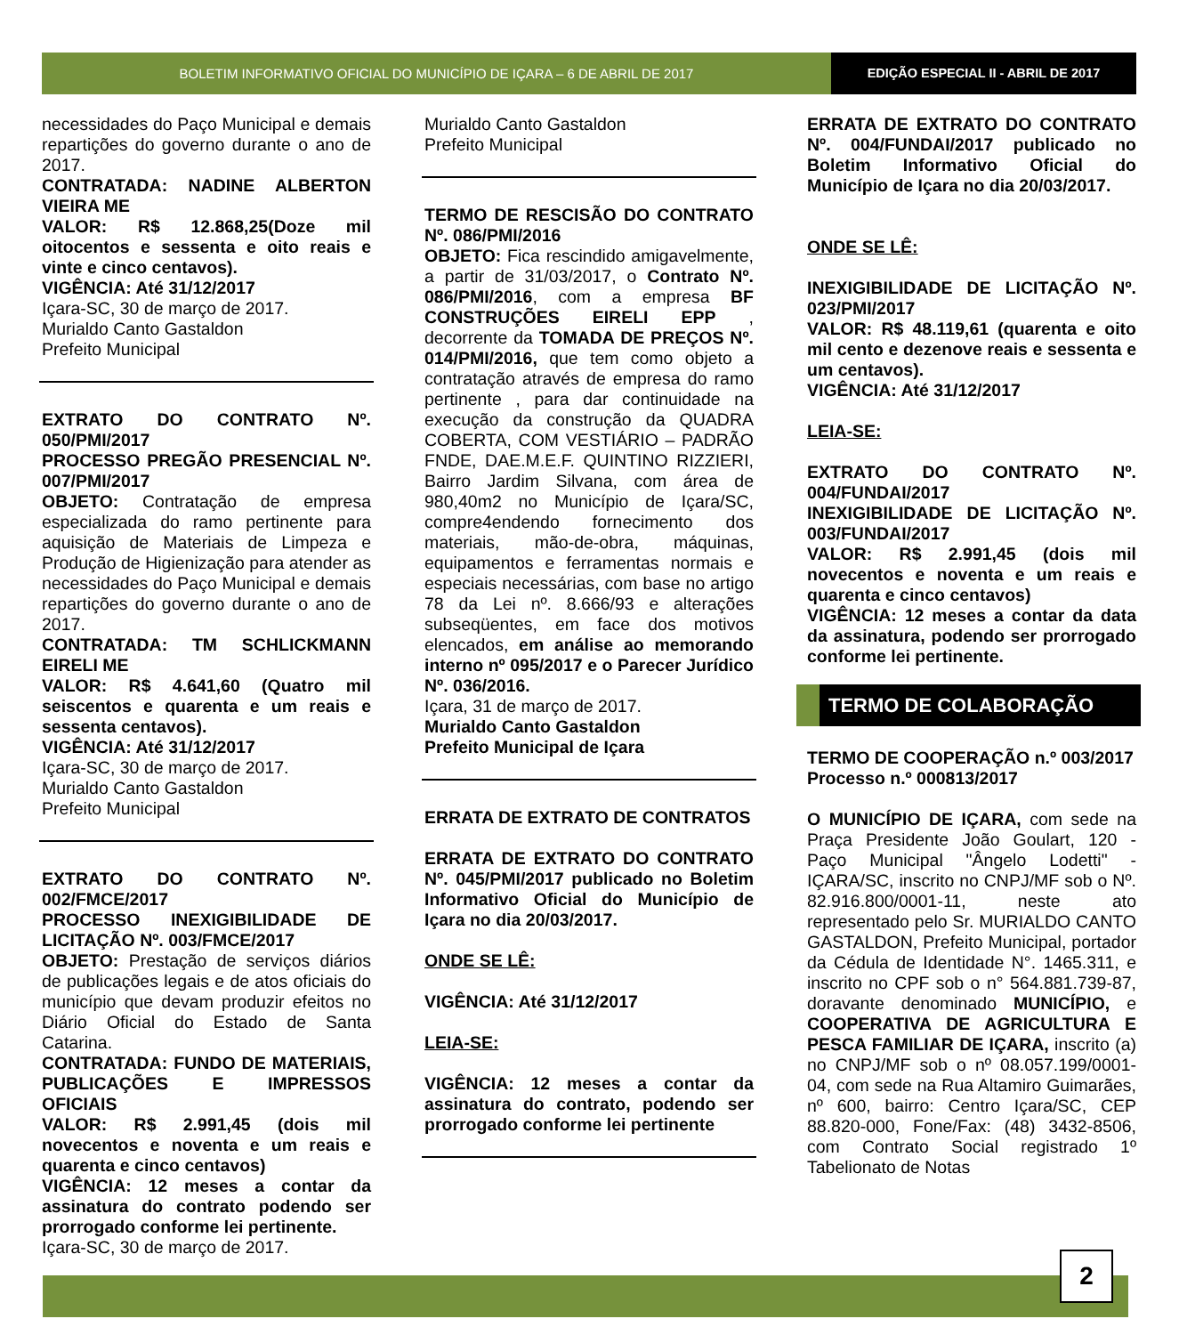BOLETIM INFORMATIVO OFICIAL DO MUNICÍPIO DE IÇARA – 6 DE ABRIL DE 2017
EDIÇÃO ESPECIAL II - ABRIL DE 2017
necessidades do Paço Municipal e demais repartições do governo durante o ano de 2017.
CONTRATADA: NADINE ALBERTON VIEIRA ME
VALOR: R$ 12.868,25(Doze mil oitocentos e sessenta e oito reais e vinte e cinco centavos).
VIGÊNCIA: Até 31/12/2017
Içara-SC, 30 de março de 2017.
Murialdo Canto Gastaldon
Prefeito Municipal
EXTRATO DO CONTRATO Nº. 050/PMI/2017
PROCESSO PREGÃO PRESENCIAL Nº. 007/PMI/2017
OBJETO: Contratação de empresa especializada do ramo pertinente para aquisição de Materiais de Limpeza e Produção de Higienização para atender as necessidades do Paço Municipal e demais repartições do governo durante o ano de 2017.
CONTRATADA: TM SCHLICKMANN EIRELI ME
VALOR: R$ 4.641,60 (Quatro mil seiscentos e quarenta e um reais e sessenta centavos).
VIGÊNCIA: Até 31/12/2017
Içara-SC, 30 de março de 2017.
Murialdo Canto Gastaldon
Prefeito Municipal
EXTRATO DO CONTRATO Nº. 002/FMCE/2017
PROCESSO INEXIGIBILIDADE DE LICITAÇÃO Nº. 003/FMCE/2017
OBJETO: Prestação de serviços diários de publicações legais e de atos oficiais do município que devam produzir efeitos no Diário Oficial do Estado de Santa Catarina.
CONTRATADA: FUNDO DE MATERIAIS, PUBLICAÇÕES E IMPRESSOS OFICIAIS
VALOR: R$ 2.991,45 (dois mil novecentos e noventa e um reais e quarenta e cinco centavos)
VIGÊNCIA: 12 meses a contar da assinatura do contrato podendo ser prorrogado conforme lei pertinente.
Içara-SC, 30 de março de 2017.
Murialdo Canto Gastaldon
Prefeito Municipal
TERMO DE RESCISÃO DO CONTRATO Nº. 086/PMI/2016
OBJETO: Fica rescindido amigavelmente, a partir de 31/03/2017, o Contrato Nº. 086/PMI/2016, com a empresa BF CONSTRUÇÕES EIRELI EPP , decorrente da TOMADA DE PREÇOS Nº. 014/PMI/2016, que tem como objeto a contratação através de empresa do ramo pertinente , para dar continuidade na execução da construção da QUADRA COBERTA, COM VESTIÁRIO – PADRÃO FNDE, DAE.M.E.F. QUINTINO RIZZIERI, Bairro Jardim Silvana, com área de 980,40m2 no Município de Içara/SC, compre4endendo fornecimento dos materiais, mão-de-obra, máquinas, equipamentos e ferramentas normais e especiais necessárias, com base no artigo 78 da Lei nº. 8.666/93 e alterações subseqüentes, em face dos motivos elencados, em análise ao memorando interno nº 095/2017 e o Parecer Jurídico Nº. 036/2016.
Içara, 31 de março de 2017.
Murialdo Canto Gastaldon
Prefeito Municipal de Içara
ERRATA DE EXTRATO DE CONTRATOS
ERRATA DE EXTRATO DO CONTRATO Nº. 045/PMI/2017 publicado no Boletim Informativo Oficial do Município de Içara no dia 20/03/2017.
ONDE SE LÊ:
VIGÊNCIA: Até 31/12/2017
LEIA-SE:
VIGÊNCIA: 12 meses a contar da assinatura do contrato, podendo ser prorrogado conforme lei pertinente
ERRATA DE EXTRATO DO CONTRATO Nº. 004/FUNDAI/2017 publicado no Boletim Informativo Oficial do Município de Içara no dia 20/03/2017.
ONDE SE LÊ:
INEXIGIBILIDADE DE LICITAÇÃO Nº. 023/PMI/2017
VALOR: R$ 48.119,61 (quarenta e oito mil cento e dezenove reais e sessenta e um centavos).
VIGÊNCIA: Até 31/12/2017
LEIA-SE:
EXTRATO DO CONTRATO Nº. 004/FUNDAI/2017
INEXIGIBILIDADE DE LICITAÇÃO Nº. 003/FUNDAI/2017
VALOR: R$ 2.991,45 (dois mil novecentos e noventa e um reais e quarenta e cinco centavos)
VIGÊNCIA: 12 meses a contar da data da assinatura, podendo ser prorrogado conforme lei pertinente.
TERMO DE COLABORAÇÃO
TERMO DE COOPERAÇÃO n.º 003/2017
Processo n.º 000813/2017
O MUNICÍPIO DE IÇARA, com sede na Praça Presidente João Goulart, 120 - Paço Municipal "Ângelo Lodetti" - IÇARA/SC, inscrito no CNPJ/MF sob o Nº. 82.916.800/0001-11, neste ato representado pelo Sr. MURIALDO CANTO GASTALDON, Prefeito Municipal, portador da Cédula de Identidade N°. 1465.311, e inscrito no CPF sob o n° 564.881.739-87, doravante denominado MUNICÍPIO, e COOPERATIVA DE AGRICULTURA E PESCA FAMILIAR DE IÇARA, inscrito (a) no CNPJ/MF sob o nº 08.057.199/0001-04, com sede na Rua Altamiro Guimarães, nº 600, bairro: Centro Içara/SC, CEP 88.820-000, Fone/Fax: (48) 3432-8506, com Contrato Social registrado 1º Tabelionato de Notas
2